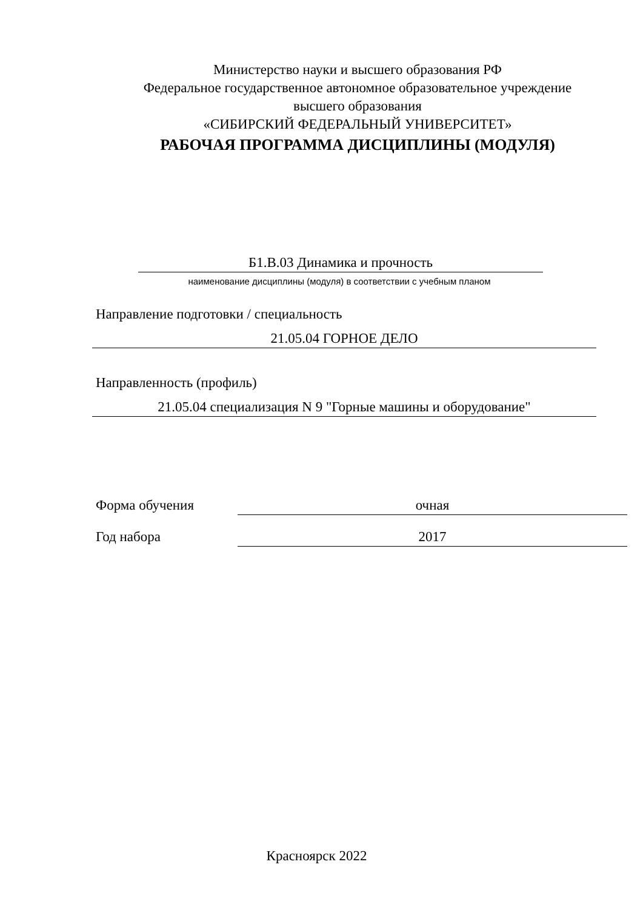Министерство науки и высшего образования РФ
Федеральное государственное автономное образовательное учреждение
высшего образования
«СИБИРСКИЙ ФЕДЕРАЛЬНЫЙ УНИВЕРСИТЕТ»
РАБОЧАЯ ПРОГРАММА ДИСЦИПЛИНЫ (МОДУЛЯ)
Б1.В.03 Динамика и прочность
наименование дисциплины (модуля) в соответствии с учебным планом
Направление подготовки / специальность
21.05.04 ГОРНОЕ ДЕЛО
Направленность (профиль)
21.05.04 специализация N 9 "Горные машины и оборудование"
Форма обучения очная
Год набора 2017
Красноярск 2022